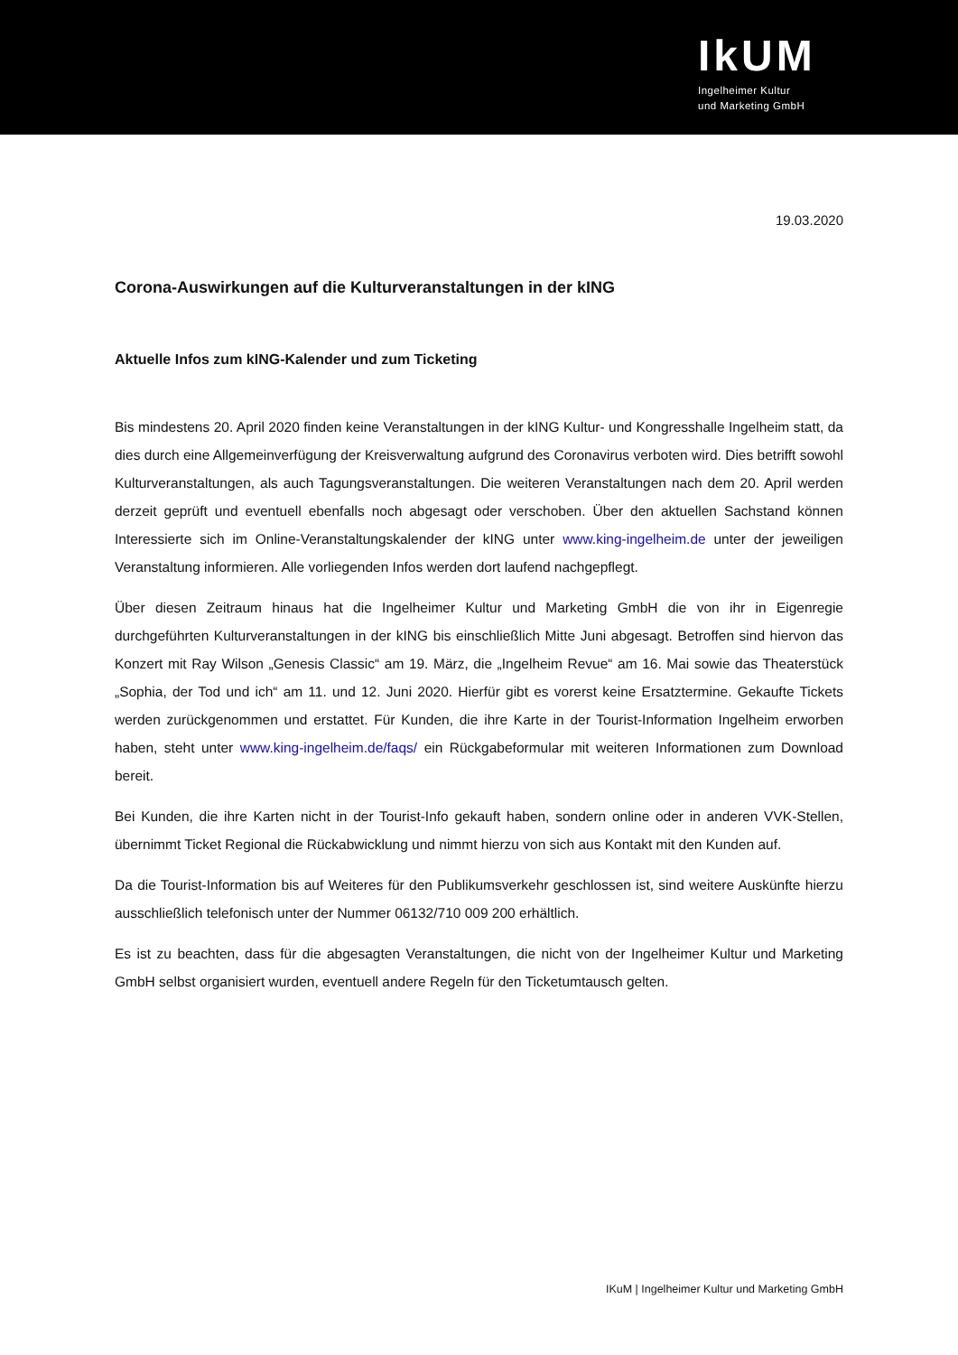IkUM
Ingelheimer Kultur
und Marketing GmbH
19.03.2020
Corona-Auswirkungen auf die Kulturveranstaltungen in der kING
Aktuelle Infos zum kING-Kalender und zum Ticketing
Bis mindestens 20. April 2020 finden keine Veranstaltungen in der kING Kultur- und Kongresshalle Ingelheim statt, da dies durch eine Allgemeinverfügung der Kreisverwaltung aufgrund des Coronavirus verboten wird. Dies betrifft sowohl Kulturveranstaltungen, als auch Tagungsveranstaltungen. Die weiteren Veranstaltungen nach dem 20. April werden derzeit geprüft und eventuell ebenfalls noch abgesagt oder verschoben. Über den aktuellen Sachstand können Interessierte sich im Online-Veranstaltungskalender der kING unter www.king-ingelheim.de unter der jeweiligen Veranstaltung informieren. Alle vorliegenden Infos werden dort laufend nachgepflegt.
Über diesen Zeitraum hinaus hat die Ingelheimer Kultur und Marketing GmbH die von ihr in Eigenregie durchgeführten Kulturveranstaltungen in der kING bis einschließlich Mitte Juni abgesagt. Betroffen sind hiervon das Konzert mit Ray Wilson „Genesis Classic“ am 19. März, die „Ingelheim Revue“ am 16. Mai sowie das Theaterstück „Sophia, der Tod und ich“ am 11. und 12. Juni 2020. Hierfür gibt es vorerst keine Ersatztermine. Gekaufte Tickets werden zurückgenommen und erstattet. Für Kunden, die ihre Karte in der Tourist-Information Ingelheim erworben haben, steht unter www.king-ingelheim.de/faqs/ ein Rückgabeformular mit weiteren Informationen zum Download bereit.
Bei Kunden, die ihre Karten nicht in der Tourist-Info gekauft haben, sondern online oder in anderen VVK-Stellen, übernimmt Ticket Regional die Rückabwicklung und nimmt hierzu von sich aus Kontakt mit den Kunden auf.
Da die Tourist-Information bis auf Weiteres für den Publikumsverkehr geschlossen ist, sind weitere Auskünfte hierzu ausschließlich telefonisch unter der Nummer 06132/710 009 200 erhältlich.
Es ist zu beachten, dass für die abgesagten Veranstaltungen, die nicht von der Ingelheimer Kultur und Marketing GmbH selbst organisiert wurden, eventuell andere Regeln für den Ticketumtausch gelten.
IKuM | Ingelheimer Kultur und Marketing GmbH